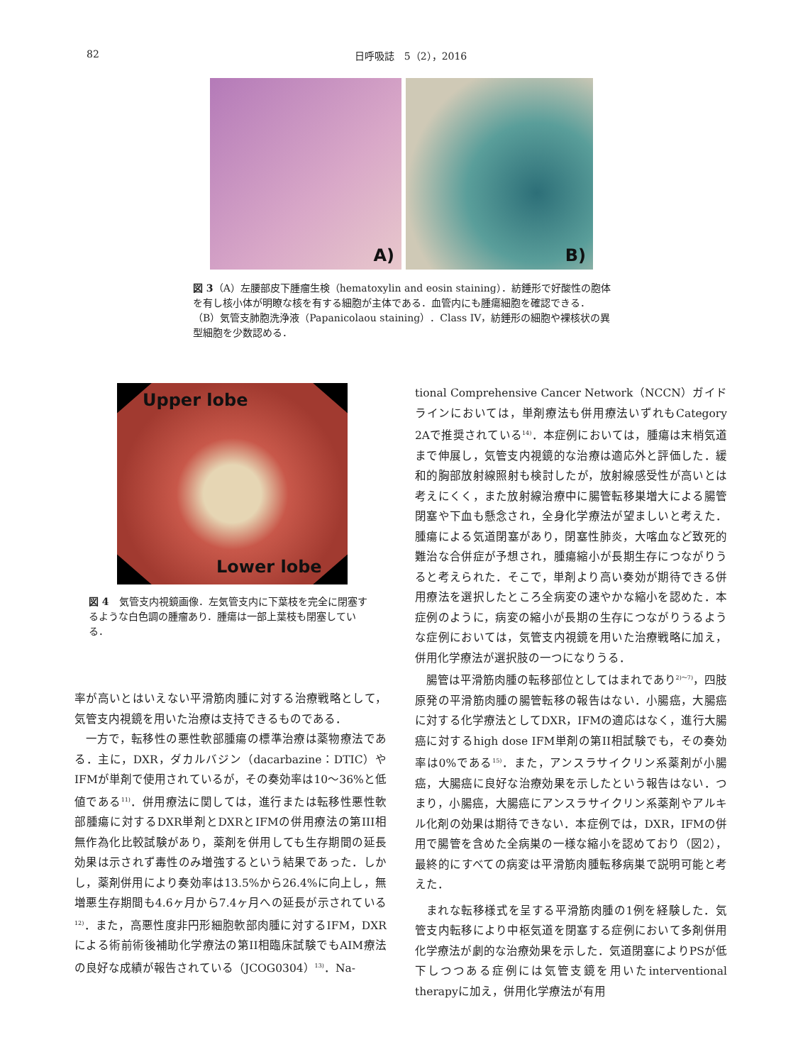82 日呼吸誌　5（2），2016
A)
B)
図 3（A）左腰部皮下腫瘤生検（hematoxylin and eosin staining）．紡錘形で好酸性の胞体を有し核小体が明瞭な核を有する細胞が主体である．血管内にも腫瘍細胞を確認できる．（B）気管支肺胞洗浄液（Papanicolaou staining）．Class IV，紡錘形の細胞や裸核状の異型細胞を少数認める．
Upper lobe
Lower lobe
図 4　気管支内視鏡画像．左気管支内に下葉枝を完全に閉塞するような白色調の腫瘤あり．腫瘍は一部上葉枝も閉塞している．
率が高いとはいえない平滑筋肉腫に対する治療戦略として，気管支内視鏡を用いた治療は支持できるものである．
一方で，転移性の悪性軟部腫瘍の標準治療は薬物療法である．主に，DXR，ダカルバジン（dacarbazine：DTIC）やIFMが単剤で使用されているが，その奏効率は10〜36%と低値である<sup>11)</sup>．併用療法に関しては，進行または転移性悪性軟部腫瘍に対するDXR単剤とDXRとIFMの併用療法の第III相無作為化比較試験があり，薬剤を併用しても生存期間の延長効果は示されず毒性のみ増強するという結果であった．しかし，薬剤併用により奏効率は13.5%から26.4%に向上し，無増悪生存期間も4.6ヶ月から7.4ヶ月への延長が示されている<sup>12)</sup>．また，高悪性度非円形細胞軟部肉腫に対するIFM，DXRによる術前術後補助化学療法の第II相臨床試験でもAIM療法の良好な成績が報告されている（JCOG0304）<sup>13)</sup>．Na-
tional Comprehensive Cancer Network（NCCN）ガイドラインにおいては，単剤療法も併用療法いずれもCategory 2Aで推奨されている<sup>14)</sup>．本症例においては，腫瘍は末梢気道まで伸展し，気管支内視鏡的な治療は適応外と評価した．緩和的胸部放射線照射も検討したが，放射線感受性が高いとは考えにくく，また放射線治療中に腸管転移巣増大による腸管閉塞や下血も懸念され，全身化学療法が望ましいと考えた．腫瘍による気道閉塞があり，閉塞性肺炎，大喀血など致死的難治な合併症が予想され，腫瘍縮小が長期生存につながりうると考えられた．そこで，単剤より高い奏効が期待できる併用療法を選択したところ全病変の速やかな縮小を認めた．本症例のように，病変の縮小が長期の生存につながりうるような症例においては，気管支内視鏡を用いた治療戦略に加え，併用化学療法が選択肢の一つになりうる．
腸管は平滑筋肉腫の転移部位としてはまれであり<sup>2)〜7)</sup>，四肢原発の平滑筋肉腫の腸管転移の報告はない．小腸癌，大腸癌に対する化学療法としてDXR，IFMの適応はなく，進行大腸癌に対するhigh dose IFM単剤の第II相試験でも，その奏効率は0%である<sup>15)</sup>．また，アンスラサイクリン系薬剤が小腸癌，大腸癌に良好な治療効果を示したという報告はない．つまり，小腸癌，大腸癌にアンスラサイクリン系薬剤やアルキル化剤の効果は期待できない．本症例では，DXR，IFMの併用で腸管を含めた全病巣の一様な縮小を認めており（図2），最終的にすべての病変は平滑筋肉腫転移病巣で説明可能と考えた．
まれな転移様式を呈する平滑筋肉腫の1例を経験した．気管支内転移により中枢気道を閉塞する症例において多剤併用化学療法が劇的な治療効果を示した．気道閉塞によりPSが低下しつつある症例には気管支鏡を用いたinterventional therapyに加え，併用化学療法が有用